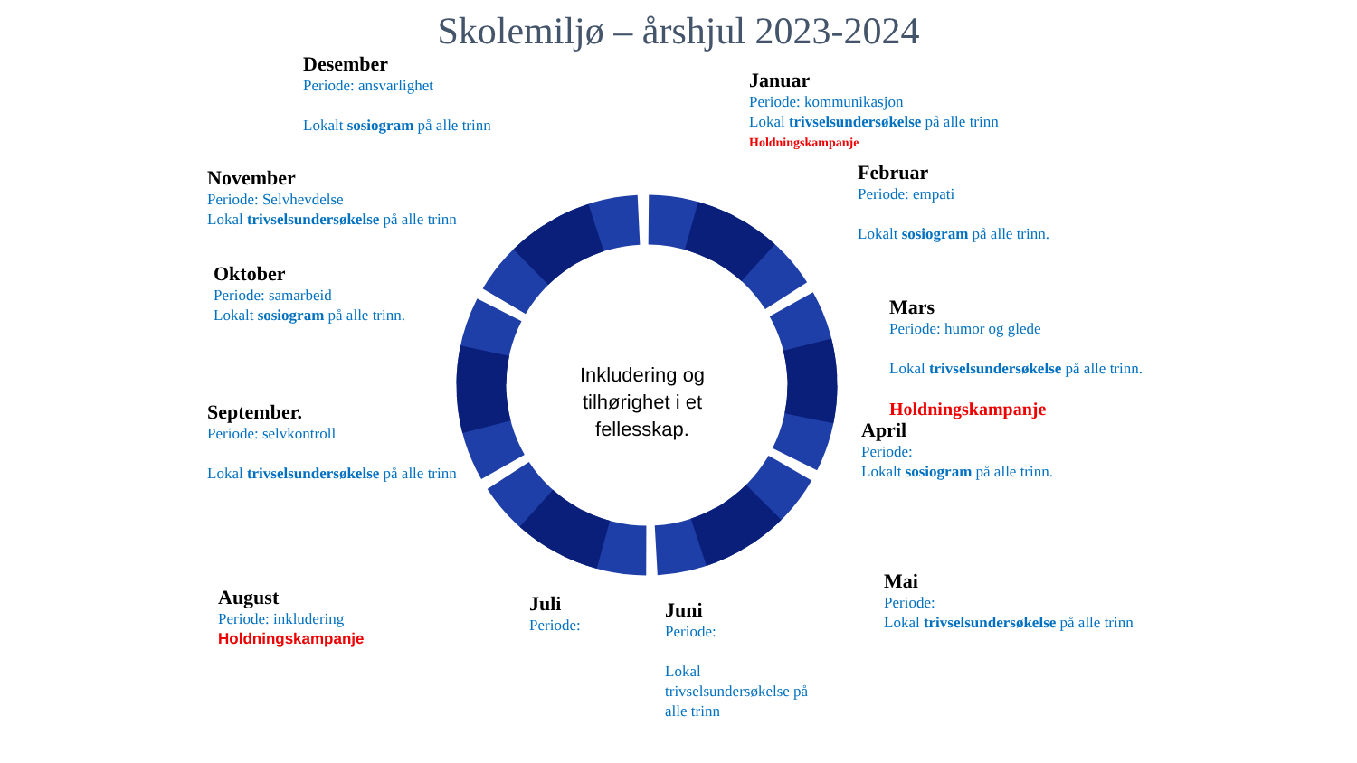Skolemiljø – årshjul 2023-2024
Inkludering og tilhørighet i et fellesskap.
Desember
Periode: ansvarlighet
Lokalt sosiogram på alle trinn
Januar
Periode: kommunikasjon
Lokal trivselsundersøkelse på alle trinn
Holdningskampanje
November
Periode: Selvhevdelse
Lokal trivselsundersøkelse på alle trinn
Februar
Periode: empati
Lokalt sosiogram på alle trinn.
Oktober
Periode: samarbeid
Lokalt sosiogram på alle trinn.
Mars
Periode: humor og glede
Lokal trivselsundersøkelse på alle trinn.
Holdningskampanje
September.
Periode: selvkontroll
Lokal trivselsundersøkelse på alle trinn
April
Periode:
Lokalt sosiogram på alle trinn.
August
Periode: inkludering
Holdningskampanje
Juli
Periode:
Juni
Periode:
Lokal trivselsundersøkelse på alle trinn
Mai
Periode:
Lokal trivselsundersøkelse på alle trinn